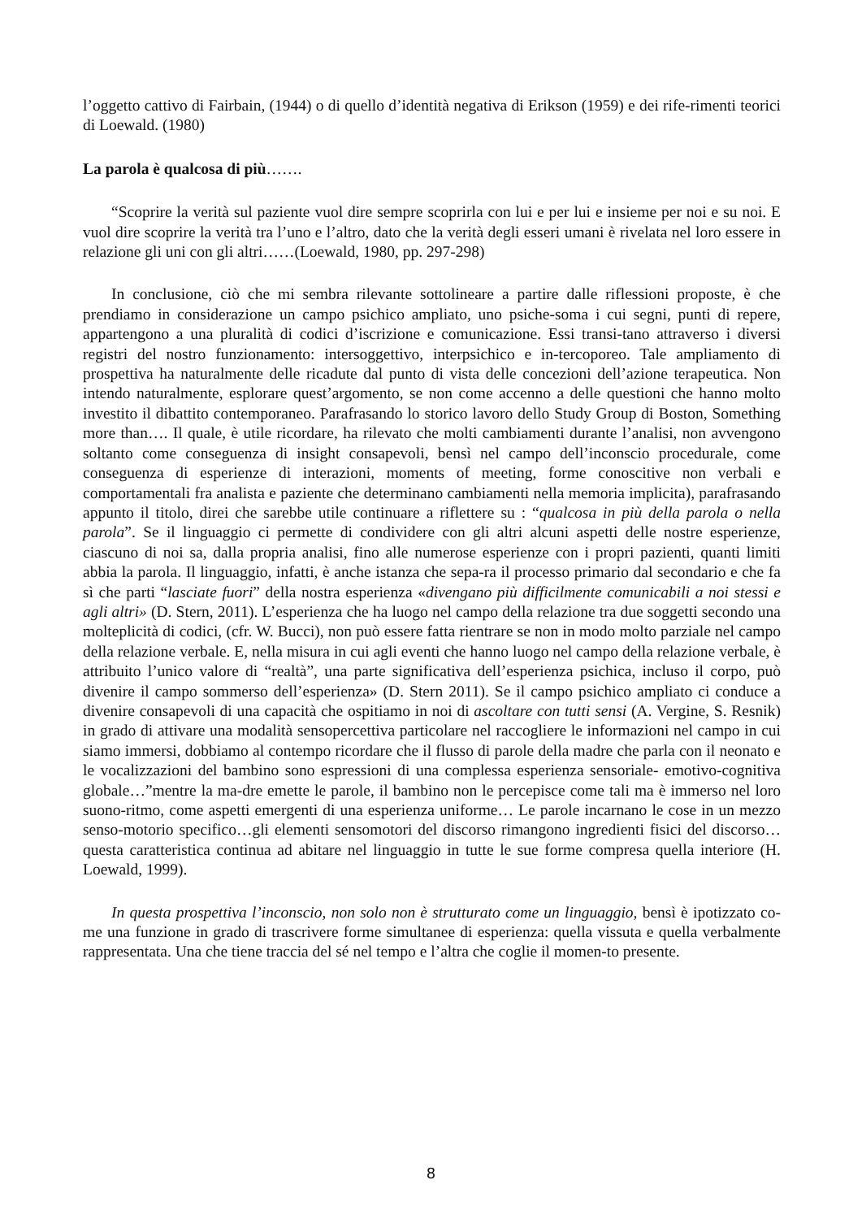l’oggetto cattivo di Fairbain, (1944) o di quello d’identità negativa di Erikson (1959) e dei rife-rimenti teorici di Loewald. (1980)
La parola è qualcosa di più…….
“Scoprire la verità sul paziente vuol dire sempre scoprirla con lui e per lui e insieme per noi e su noi. E vuol dire scoprire la verità tra l’uno e l’altro, dato che la verità degli esseri umani è rivelata nel loro essere in relazione gli uni con gli altri……(Loewald, 1980, pp. 297-298)
In conclusione, ciò che mi sembra rilevante sottolineare a partire dalle riflessioni proposte, è che prendiamo in considerazione un campo psichico ampliato, uno psiche-soma i cui segni, punti di repere, appartengono a una pluralità di codici d’iscrizione e comunicazione. Essi transi-tano attraverso i diversi registri del nostro funzionamento: intersoggettivo, interpsichico e in-tercoporeo. Tale ampliamento di prospettiva ha naturalmente delle ricadute dal punto di vista delle concezioni dell’azione terapeutica. Non intendo naturalmente, esplorare quest’argomento, se non come accenno a delle questioni che hanno molto investito il dibattito contemporaneo. Parafrasando lo storico lavoro dello Study Group di Boston, Something more than…. Il quale, è utile ricordare, ha rilevato che molti cambiamenti durante l’analisi, non avvengono soltanto come conseguenza di insight consapevoli, bensì nel campo dell’inconscio procedurale, come conseguenza di esperienze di interazioni, moments of meeting, forme conoscitive non verbali e comportamentali fra analista e paziente che determinano cambiamenti nella memoria implicita), parafrasando appunto il titolo, direi che sarebbe utile continuare a riflettere su : “qualcosa in più della parola o nella parola”. Se il linguaggio ci permette di condividere con gli altri alcuni aspetti delle nostre esperienze, ciascuno di noi sa, dalla propria analisi, fino alle numerose esperienze con i propri pazienti, quanti limiti abbia la parola. Il linguaggio, infatti, è anche istanza che sepa-ra il processo primario dal secondario e che fa sì che parti “lasciate fuori” della nostra esperienza «divengano più difficilmente comunicabili a noi stessi e agli altri» (D. Stern, 2011). L’esperienza che ha luogo nel campo della relazione tra due soggetti secondo una molteplicità di codici, (cfr. W. Bucci), non può essere fatta rientrare se non in modo molto parziale nel campo della relazione verbale. E, nella misura in cui agli eventi che hanno luogo nel campo della relazione verbale, è attribuito l’unico valore di “realtà”, una parte significativa dell’esperienza psichica, incluso il corpo, può divenire il campo sommerso dell’esperienza» (D. Stern 2011). Se il campo psichico ampliato ci conduce a divenire consapevoli di una capacità che ospitiamo in noi di ascoltare con tutti sensi (A. Vergine, S. Resnik) in grado di attivare una modalità sensopercettiva particolare nel raccogliere le informazioni nel campo in cui siamo immersi, dobbiamo al contempo ricordare che il flusso di parole della madre che parla con il neonato e le vocalizzazioni del bambino sono espressioni di una complessa esperienza sensoriale- emotivo-cognitiva globale…”mentre la ma-dre emette le parole, il bambino non le percepisce come tali ma è immerso nel loro suono-ritmo, come aspetti emergenti di una esperienza uniforme… Le parole incarnano le cose in un mezzo senso-motorio specifico…gli elementi sensomotori del discorso rimangono ingredienti fisici del discorso…questa caratteristica continua ad abitare nel linguaggio in tutte le sue forme compresa quella interiore (H. Loewald, 1999).
In questa prospettiva l’inconscio, non solo non è strutturato come un linguaggio, bensì è ipotizzato co-me una funzione in grado di trascrivere forme simultanee di esperienza: quella vissuta e quella verbalmente rappresentata. Una che tiene traccia del sé nel tempo e l’altra che coglie il momen-to presente.
8